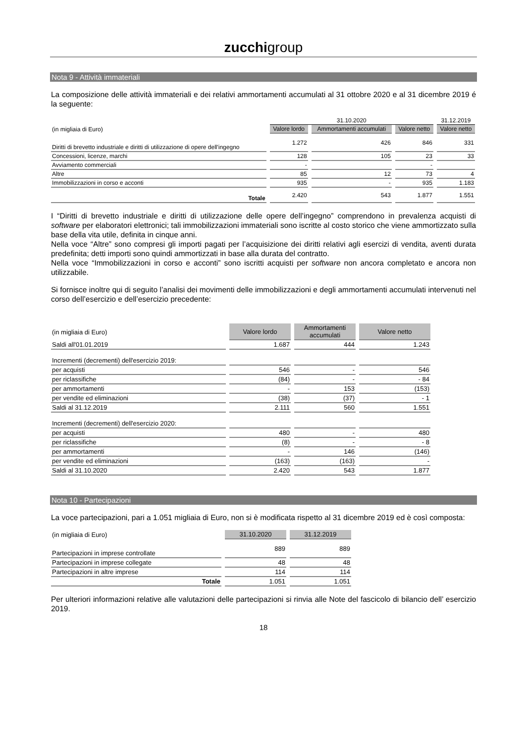zucchigroup
Nota 9 - Attività immateriali
La composizione delle attività immateriali e dei relativi ammortamenti accumulati al 31 ottobre 2020 e al 31 dicembre 2019 é la seguente:
| | 31.10.2020 | | | 31.12.2019 |
| (in migliaia di Euro) | Valore lordo | Ammortamenti accumulati | Valore netto | Valore netto |
| Diritti di brevetto industriale e diritti di utilizzazione di opere dell'ingegno | 1.272 | 426 | 846 | 331 |
| Concessioni, licenze, marchi | 128 | 105 | 23 | 33 |
| Avviamento commerciali | - | | - | |
| Altre | 85 | 12 | 73 | 4 |
| Immobilizzazioni in corso e acconti | 935 | - | 935 | 1.183 |
| Totale | 2.420 | 543 | 1.877 | 1.551 |
I “Diritti di brevetto industriale e diritti di utilizzazione delle opere dell’ingegno” comprendono in prevalenza acquisti di software per elaboratori elettronici; tali immobilizzazioni immateriali sono iscritte al costo storico che viene ammortizzato sulla base della vita utile, definita in cinque anni.
Nella voce “Altre” sono compresi gli importi pagati per l’acquisizione dei diritti relativi agli esercizi di vendita, aventi durata predefinita; detti importi sono quindi ammortizzati in base alla durata del contratto.
Nella voce “Immobilizzazioni in corso e acconti” sono iscritti acquisti per software non ancora completato e ancora non utilizzabile.
Si fornisce inoltre qui di seguito l’analisi dei movimenti delle immobilizzazioni e degli ammortamenti accumulati intervenuti nel corso dell’esercizio e dell’esercizio precedente:
| (in migliaia di Euro) | Valore lordo | Ammortamenti accumulati | Valore netto |
| Saldi all'01.01.2019 | 1.687 | 444 | 1.243 |
| Incrementi (decrementi) dell'esercizio 2019: | | | |
| per acquisti | 546 | - | 546 |
| per riclassifiche | (84) | - | - 84 |
| per ammortamenti | - | 153 | (153) |
| per vendite ed eliminazioni | (38) | (37) | - 1 |
| Saldi al 31.12.2019 | 2.111 | 560 | 1.551 |
| Incrementi (decrementi) dell'esercizio 2020: | | | |
| per acquisti | 480 | - | 480 |
| per riclassifiche | (8) | - | - 8 |
| per ammortamenti | - | 146 | (146) |
| per vendite ed eliminazioni | (163) | (163) | - |
| Saldi al 31.10.2020 | 2.420 | 543 | 1.877 |
Nota 10 - Partecipazioni
La voce partecipazioni, pari a 1.051 migliaia di Euro, non si è modificata rispetto al 31 dicembre 2019 ed è così composta:
| (in migliaia di Euro) | 31.10.2020 | 31.12.2019 |
| Partecipazioni in imprese controllate | 889 | 889 |
| Partecipazioni in imprese collegate | 48 | 48 |
| Partecipazioni in altre imprese | 114 | 114 |
| Totale | 1.051 | 1.051 |
Per ulteriori informazioni relative alle valutazioni delle partecipazioni si rinvia alle Note del fascicolo di bilancio dell’ esercizio 2019.
18